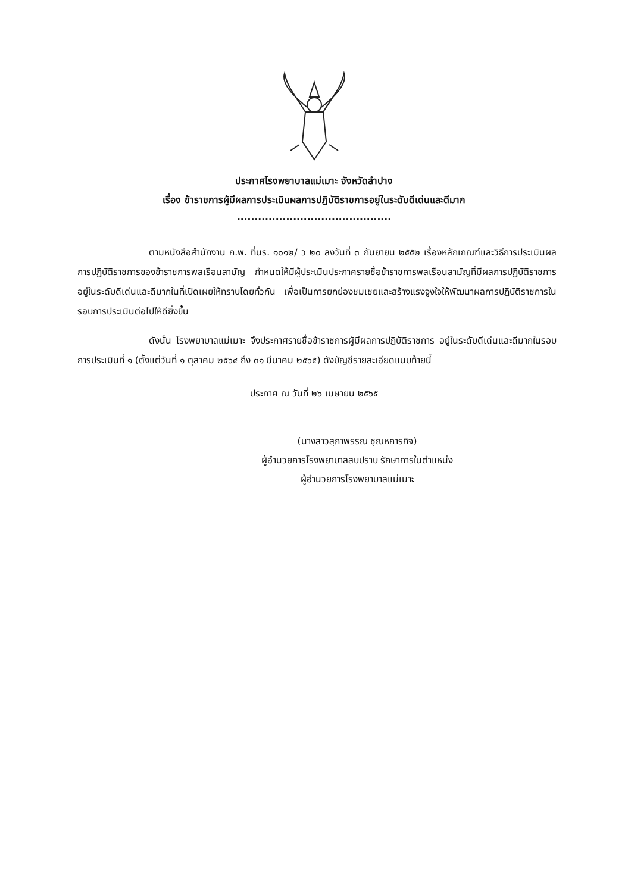ประกาศโรงพยาบาลแม่เมาะ จังหวัดลำปาง
เรื่อง ข้าราชการผู้มีผลการประเมินผลการปฏิบัติราชการอยู่ในระดับดีเด่นและดีมาก
............................................
ตามหนังสือสำนักงาน ก.พ. ที่นร. ๑๐๑๒/ ว ๒๐ ลงวันที่ ๓ กันยายน ๒๕๕๒ เรื่องหลักเกณฑ์และวิธีการประเมินผลการปฏิบัติราชการของข้าราชการพลเรือนสามัญ กำหนดให้มีผู้ประเมินประกาศรายชื่อข้าราชการพลเรือนสามัญที่มีผลการปฏิบัติราชการอยู่ในระดับดีเด่นและดีมากในที่เปิดเผยให้ทราบโดยทั่วกัน เพื่อเป็นการยกย่องชมเชยและสร้างแรงจูงใจให้พัฒนาผลการปฏิบัติราชการในรอบการประเมินต่อไปให้ดียิ่งขึ้น
ดังนั้น โรงพยาบาลแม่เมาะ จึงประกาศรายชื่อข้าราชการผู้มีผลการปฏิบัติราชการ อยู่ในระดับดีเด่นและดีมากในรอบการประเมินที่ ๑ (ตั้งแต่วันที่ ๑ ตุลาคม ๒๕๖๔ ถึง ๓๑ มีนาคม ๒๕๖๕) ดังบัญชีรายละเอียดแนบท้ายนี้
ประกาศ ณ วันที่ ๒๖ เมษายน ๒๕๖๕
(นางสาวสุภาพรรณ ชุณหการกิจ)
ผู้อำนวยการโรงพยาบาลสบปราบ รักษาการในตำแหน่ง
ผู้อำนวยการโรงพยาบาลแม่เมาะ